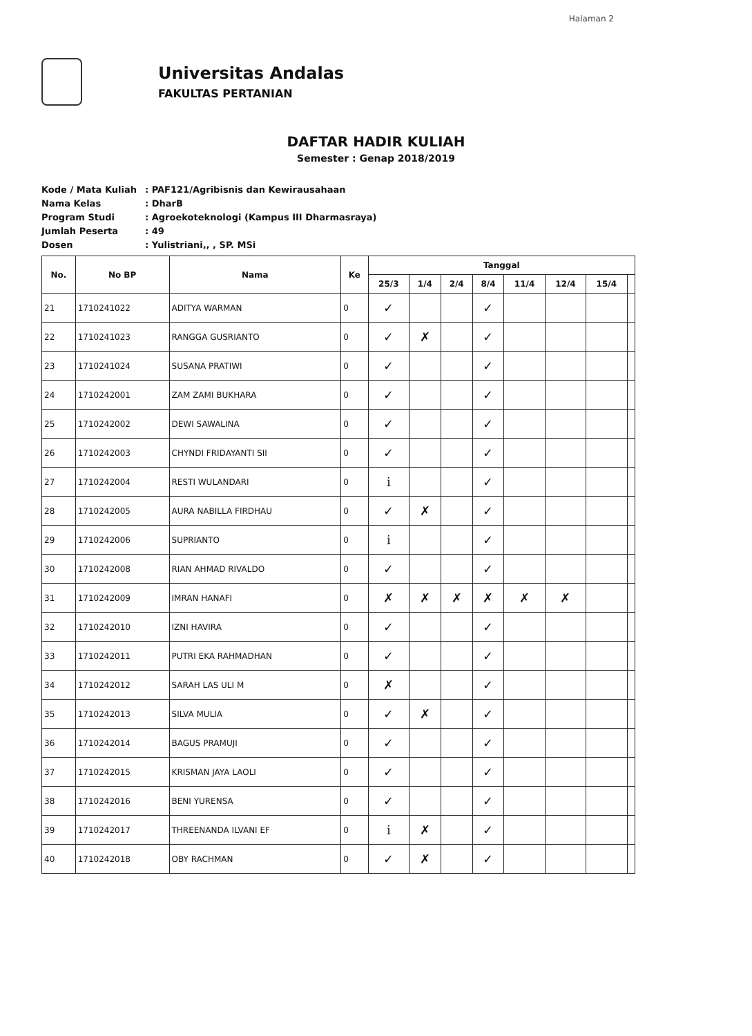Halaman 2
Universitas Andalas
FAKULTAS PERTANIAN
DAFTAR HADIR KULIAH
Semester : Genap 2018/2019
Kode / Mata Kuliah: PAF121/Agribisnis dan Kewirausahaan
Nama Kelas: DharB
Program Studi: Agroekoteknologi (Kampus III Dharmasraya)
Jumlah Peserta: 49
Dosen: Yulistriani,, , SP. MSi
| No. | No BP | Nama | Ke | Tanggal | | | | | | | |
| --- | --- | --- | --- | --- | --- | --- | --- | --- | --- | --- | --- |
| | | | | 25/3 | 1/4 | 2/4 | 8/4 | 11/4 | 12/4 | 15/4 | |
| 21 | 1710241022 | ADITYA WARMAN | 0 | ✓ | | | ✓ | | | | |
| 22 | 1710241023 | RANGGA GUSRIANTO | 0 | ✓ | ✗ | | ✓ | | | | |
| 23 | 1710241024 | SUSANA PRATIWI | 0 | ✓ | | | ✓ | | | | |
| 24 | 1710242001 | ZAM ZAMI BUKHARA | 0 | ✓ | | | ✓ | | | | |
| 25 | 1710242002 | DEWI SAWALINA | 0 | ✓ | | | ✓ | | | | |
| 26 | 1710242003 | CHYNDI FRIDAYANTI SII | 0 | ✓ | | | ✓ | | | | |
| 27 | 1710242004 | RESTI WULANDARI | 0 | i | | | ✓ | | | | |
| 28 | 1710242005 | AURA NABILLA FIRDHAU | 0 | ✓ | ✗ | | ✓ | | | | |
| 29 | 1710242006 | SUPRIANTO | 0 | i | | | ✓ | | | | |
| 30 | 1710242008 | RIAN AHMAD RIVALDO | 0 | ✓ | | | ✓ | | | | |
| 31 | 1710242009 | IMRAN HANAFI | 0 | ✗ | ✗ | ✗ | ✗ | ✗ | ✗ | | |
| 32 | 1710242010 | IZNI HAVIRA | 0 | ✓ | | | ✓ | | | | |
| 33 | 1710242011 | PUTRI EKA RAHMADHAN | 0 | ✓ | | | ✓ | | | | |
| 34 | 1710242012 | SARAH LAS ULI M | 0 | ✗ | | | ✓ | | | | |
| 35 | 1710242013 | SILVA MULIA | 0 | ✓ | ✗ | | ✓ | | | | |
| 36 | 1710242014 | BAGUS PRAMUJI | 0 | ✓ | | | ✓ | | | | |
| 37 | 1710242015 | KRISMAN JAYA LAOLI | 0 | ✓ | | | ✓ | | | | |
| 38 | 1710242016 | BENI YURENSA | 0 | ✓ | | | ✓ | | | | |
| 39 | 1710242017 | THREENANDA ILVANI EF | 0 | i | ✗ | | ✓ | | | | |
| 40 | 1710242018 | OBY RACHMAN | 0 | ✓ | ✗ | | ✓ | | | | |